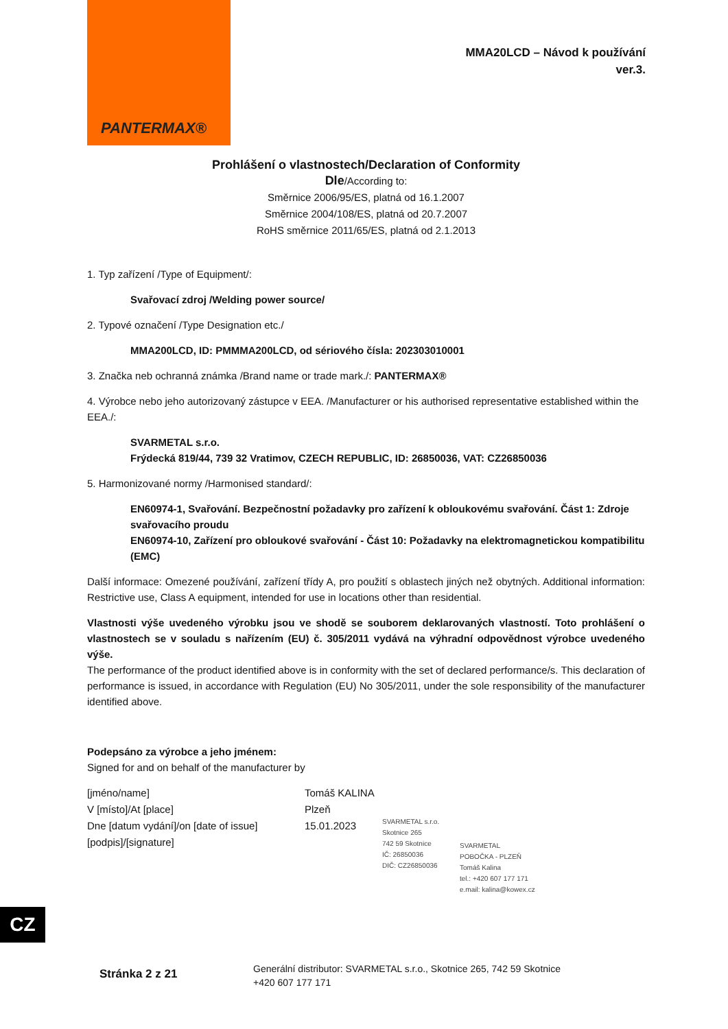PANTERMAX®
MMA20LCD – Návod k používání
ver.3.
Prohlášení o vlastnostech/Declaration of Conformity
Dle/According to:
Směrnice 2006/95/ES, platná od 16.1.2007
Směrnice 2004/108/ES, platná od 20.7.2007
RoHS směrnice 2011/65/ES, platná od 2.1.2013
1. Typ zařízení /Type of Equipment/:
Svařovací zdroj /Welding power source/
2. Typové označení /Type Designation etc./
MMA200LCD, ID: PMMMA200LCD, od sériového čísla: 202303010001
3. Značka neb ochranná známka /Brand name or trade mark./: PANTERMAX®
4. Výrobce nebo jeho autorizovaný zástupce v EEA. /Manufacturer or his authorised representative established within the EEA./:
SVARMETAL s.r.o.
Frýdecká 819/44, 739 32 Vratimov, CZECH REPUBLIC, ID: 26850036, VAT: CZ26850036
5. Harmonizované normy /Harmonised standard/:
EN60974-1, Svařování. Bezpečnostní požadavky pro zařízení k obloukovému svařování. Část 1: Zdroje svařovacího proudu
EN60974-10, Zařízení pro obloukové svařování - Část 10: Požadavky na elektromagnetickou kompatibilitu (EMC)
Další informace: Omezené používání, zařízení třídy A, pro použití s oblastech jiných než obytných. Additional information: Restrictive use, Class A equipment, intended for use in locations other than residential.
Vlastnosti výše uvedeného výrobku jsou ve shodě se souborem deklarovaných vlastností. Toto prohlášení o vlastnostech se v souladu s nařízením (EU) č. 305/2011 vydává na výhradní odpovědnost výrobce uvedeného výše.
The performance of the product identified above is in conformity with the set of declared performance/s. This declaration of performance is issued, in accordance with Regulation (EU) No 305/2011, under the sole responsibility of the manufacturer identified above.
Podepsáno za výrobce a jeho jménem:
Signed for and on behalf of the manufacturer by
[jméno/name]
Tomáš KALINA
V [místo]/At [place]
Plzeň
Dne [datum vydání]/on [date of issue]
15.01.2023
[podpis]/[signature]
SVARMETAL s.r.o.
Skotnice 265
742 59 Skotnice
IČ: 26850036
DIČ: CZ26850036
SVARMETAL
POBOČKA - PLZEŇ
Tomáš Kalina
tel.: +420 607 177 171
e.mail: kalina@kowex.cz
CZ
Stránka 2 z 21
Generální distributor: SVARMETAL s.r.o., Skotnice 265, 742 59 Skotnice
+420 607 177 171